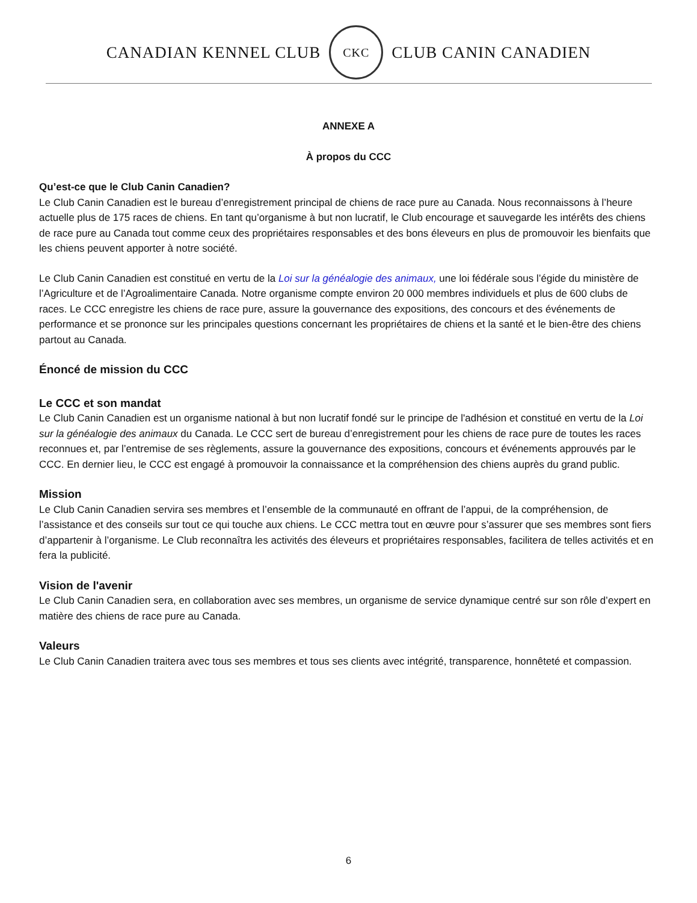CANADIAN KENNEL CLUB
CKC
CLUB CANIN CANADIEN
ANNEXE A
À propos du CCC
Qu’est-ce que le Club Canin Canadien?
Le Club Canin Canadien est le bureau d’enregistrement principal de chiens de race pure au Canada. Nous reconnaissons à l’heure actuelle plus de 175 races de chiens. En tant qu’organisme à but non lucratif, le Club encourage et sauvegarde les intérêts des chiens de race pure au Canada tout comme ceux des propriétaires responsables et des bons éleveurs en plus de promouvoir les bienfaits que les chiens peuvent apporter à notre société.
Le Club Canin Canadien est constitué en vertu de la Loi sur la généalogie des animaux, une loi fédérale sous l’égide du ministère de l’Agriculture et de l’Agroalimentaire Canada. Notre organisme compte environ 20 000 membres individuels et plus de 600 clubs de races. Le CCC enregistre les chiens de race pure, assure la gouvernance des expositions, des concours et des événements de performance et se prononce sur les principales questions concernant les propriétaires de chiens et la santé et le bien-être des chiens partout au Canada.
Énoncé de mission du CCC
Le CCC et son mandat
Le Club Canin Canadien est un organisme national à but non lucratif fondé sur le principe de l'adhésion et constitué en vertu de la Loi sur la généalogie des animaux du Canada. Le CCC sert de bureau d’enregistrement pour les chiens de race pure de toutes les races reconnues et, par l’entremise de ses règlements, assure la gouvernance des expositions, concours et événements approuvés par le CCC. En dernier lieu, le CCC est engagé à promouvoir la connaissance et la compréhension des chiens auprès du grand public.
Mission
Le Club Canin Canadien servira ses membres et l’ensemble de la communauté en offrant de l’appui, de la compréhension, de l’assistance et des conseils sur tout ce qui touche aux chiens. Le CCC mettra tout en œuvre pour s’assurer que ses membres sont fiers d’appartenir à l’organisme. Le Club reconnaîtra les activités des éleveurs et propriétaires responsables, facilitera de telles activités et en fera la publicité.
Vision de l'avenir
Le Club Canin Canadien sera, en collaboration avec ses membres, un organisme de service dynamique centré sur son rôle d’expert en matière des chiens de race pure au Canada.
Valeurs
Le Club Canin Canadien traitera avec tous ses membres et tous ses clients avec intégrité, transparence, honnêteté et compassion.
6